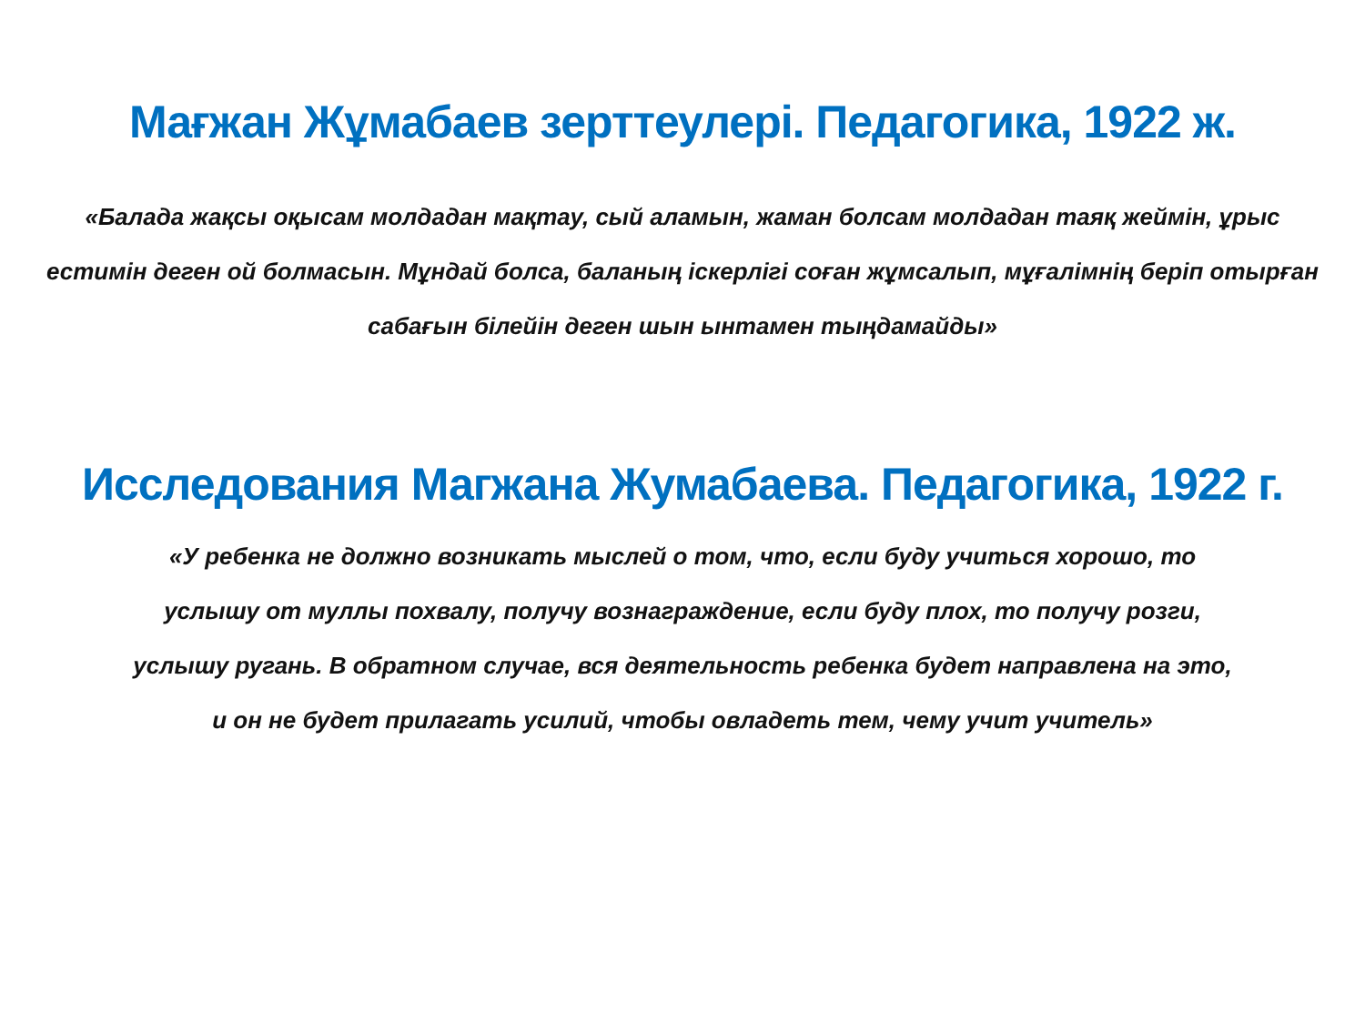Мағжан Жұмабаев зерттеулері. Педагогика, 1922 ж.
«Балада жақсы оқысам молдадан мақтау, сый аламын, жаман болсам молдадан таяқ жеймін, ұрыс естимін деген ой болмасын. Мұндай болса, баланың іскерлігі соған жұмсалып, мұғалімнің беріп отырған сабағын білейін деген шын ынтамен тыңдамайды»
Исследования Магжана Жумабаева. Педагогика, 1922 г.
«У ребенка не должно возникать мыслей о том, что, если буду учиться хорошо, то услышу от муллы похвалу, получу вознаграждение, если буду плох, то получу розги, услышу ругань. В обратном случае, вся деятельность ребенка будет направлена на это, и он не будет прилагать усилий, чтобы овладеть тем, чему учит учитель»